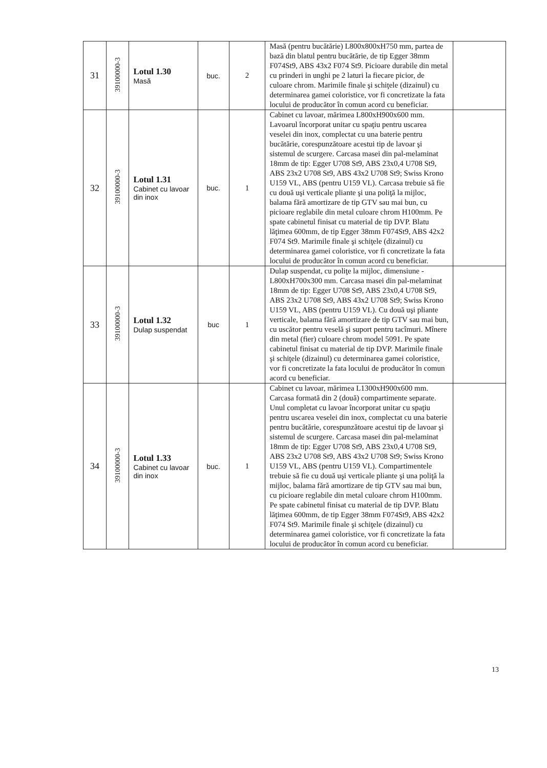| 31 | 39100000-3 | Lotul 1.30 Masă | buc. | 2 | Masă (pentru bucătărie) L800x800xH750 mm, partea de bază din blatul pentru bucătărie, de tip Egger 38mm F074St9, ABS 43x2 F074 St9. Picioare durabile din metal cu prinderi in unghi pe 2 laturi la fiecare picior, de culoare chrom. Marimile finale şi schiţele (dizainul) cu determinarea gamei coloristice, vor fi concretizate la fata locului de producător în comun acord cu beneficiar. | |
| 32 | 39100000-3 | Lotul 1.31 Cabinet cu lavoar din inox | buc. | 1 | Cabinet cu lavoar, mărimea L800xH900x600 mm. Lavoarul încorporat unitar cu spaţiu pentru uscarea veselei din inox, complectat cu una baterie pentru bucătărie, corespunzătoare acestui tip de lavoar şi sistemul de scurgere. Carcasa masei din pal-melaminat 18mm de tip: Egger U708 St9, ABS 23x0,4 U708 St9, ABS 23x2 U708 St9, ABS 43x2 U708 St9; Swiss Krono U159 VL, ABS (pentru U159 VL). Carcasa trebuie să fie cu două uşi verticale pliante şi una poliţă la mijloc, balama fără amortizare de tip GTV sau mai bun, cu picioare reglabile din metal culoare chrom H100mm. Pe spate cabinetul finisat cu material de tip DVP. Blatu lăţimea 600mm, de tip Egger 38mm F074St9, ABS 42x2 F074 St9. Marimile finale şi schiţele (dizainul) cu determinarea gamei coloristice, vor fi concretizate la fata locului de producător în comun acord cu beneficiar. | |
| 33 | 39100000-3 | Lotul 1.32 Dulap suspendat | buc | 1 | Dulap suspendat, cu poliţe la mijloc, dimensiune - L800xH700x300 mm. Carcasa masei din pal-melaminat 18mm de tip: Egger U708 St9, ABS 23x0,4 U708 St9, ABS 23x2 U708 St9, ABS 43x2 U708 St9; Swiss Krono U159 VL, ABS (pentru U159 VL). Cu două uşi pliante verticale, balama fără amortizare de tip GTV sau mai bun, cu uscător pentru veselă şi suport pentru tacîmuri. Mînere din metal (fier) culoare chrom model 5091. Pe spate cabinetul finisat cu material de tip DVP. Marimile finale şi schiţele (dizainul) cu determinarea gamei coloristice, vor fi concretizate la fata locului de producător în comun acord cu beneficiar. | |
| 34 | 39100000-3 | Lotul 1.33 Cabinet cu lavoar din inox | buc. | 1 | Cabinet cu lavoar, mărimea L1300xH900x600 mm. Carcasa formată din 2 (două) compartimente separate. Unul completat cu lavoar încorporat unitar cu spaţiu pentru uscarea veselei din inox, complectat cu una baterie pentru bucătărie, corespunzătoare acestui tip de lavoar şi sistemul de scurgere. Carcasa masei din pal-melaminat 18mm de tip: Egger U708 St9, ABS 23x0,4 U708 St9, ABS 23x2 U708 St9, ABS 43x2 U708 St9; Swiss Krono U159 VL, ABS (pentru U159 VL). Compartimentele trebuie să fie cu două uşi verticale pliante şi una poliţă la mijloc, balama fără amortizare de tip GTV sau mai bun, cu picioare reglabile din metal culoare chrom H100mm. Pe spate cabinetul finisat cu material de tip DVP. Blatu lăţimea 600mm, de tip Egger 38mm F074St9, ABS 42x2 F074 St9. Marimile finale şi schiţele (dizainul) cu determinarea gamei coloristice, vor fi concretizate la fata locului de producător în comun acord cu beneficiar. | |
13